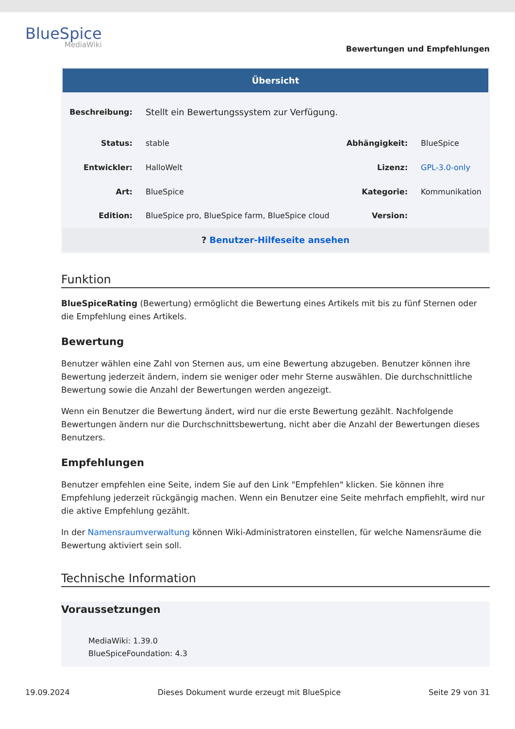BlueSpice
MediaWiki
Bewertungen und Empfehlungen
| Übersicht | | | |
| --- | --- | --- | --- |
| Beschreibung: | Stellt ein Bewertungssystem zur Verfügung. | | |
| Status: | stable | Abhängigkeit: | BlueSpice |
| Entwickler: | HalloWelt | Lizenz: | GPL-3.0-only |
| Art: | BlueSpice | Kategorie: | Kommunikation |
| Edition: | BlueSpice pro, BlueSpice farm, BlueSpice cloud | Version: | |
| ? Benutzer-Hilfeseite ansehen | | | |
Funktion
BlueSpiceRating (Bewertung) ermöglicht die Bewertung eines Artikels mit bis zu fünf Sternen oder die Empfehlung eines Artikels.
Bewertung
Benutzer wählen eine Zahl von Sternen aus, um eine Bewertung abzugeben. Benutzer können ihre Bewertung jederzeit ändern, indem sie weniger oder mehr Sterne auswählen. Die durchschnittliche Bewertung sowie die Anzahl der Bewertungen werden angezeigt.
Wenn ein Benutzer die Bewertung ändert, wird nur die erste Bewertung gezählt. Nachfolgende Bewertungen ändern nur die Durchschnittsbewertung, nicht aber die Anzahl der Bewertungen dieses Benutzers.
Empfehlungen
Benutzer empfehlen eine Seite, indem Sie auf den Link "Empfehlen" klicken. Sie können ihre Empfehlung jederzeit rückgängig machen. Wenn ein Benutzer eine Seite mehrfach empfiehlt, wird nur die aktive Empfehlung gezählt.
In der Namensraumverwaltung können Wiki-Administratoren einstellen, für welche Namensräume die Bewertung aktiviert sein soll.
Technische Information
Voraussetzungen
MediaWiki: 1.39.0
BlueSpiceFoundation: 4.3
19.09.2024 Dieses Dokument wurde erzeugt mit BlueSpice Seite 29 von 31